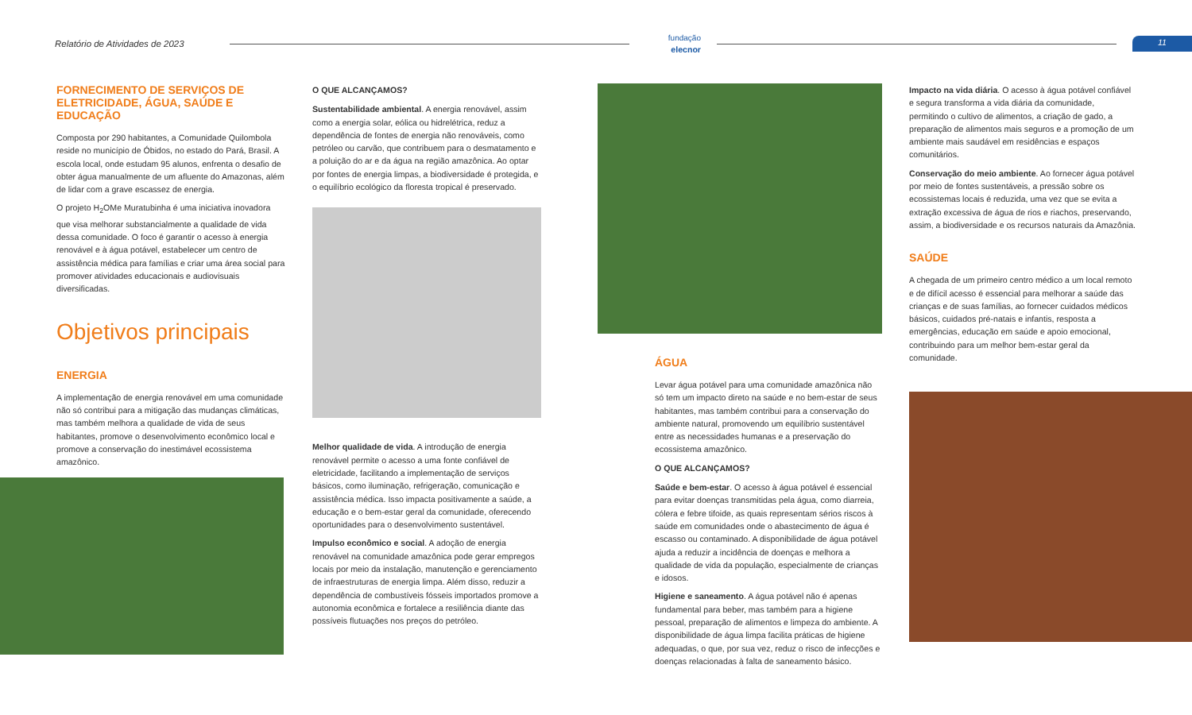Relatório de Atividades de 2023
fundação
elecnor
11
FORNECIMENTO DE SERVIÇOS DE ELETRICIDADE, ÁGUA, SAÚDE E EDUCAÇÃO
Composta por 290 habitantes, a Comunidade Quilombola reside no município de Óbidos, no estado do Pará, Brasil. A escola local, onde estudam 95 alunos, enfrenta o desafio de obter água manualmente de um afluente do Amazonas, além de lidar com a grave escassez de energia.
O projeto H<sub>2</sub>OMe Muratubinha é uma iniciativa inovadora que visa melhorar substancialmente a qualidade de vida dessa comunidade. O foco é garantir o acesso à energia renovável e à água potável, estabelecer um centro de assistência médica para famílias e criar uma área social para promover atividades educacionais e audiovisuais diversificadas.
Objetivos principais
ENERGIA
A implementação de energia renovável em uma comunidade não só contribui para a mitigação das mudanças climáticas, mas também melhora a qualidade de vida de seus habitantes, promove o desenvolvimento econômico local e promove a conservação do inestimável ecossistema amazônico.
O QUE ALCANÇAMOS?
Sustentabilidade ambiental. A energia renovável, assim como a energia solar, eólica ou hidrelétrica, reduz a dependência de fontes de energia não renováveis, como petróleo ou carvão, que contribuem para o desmatamento e a poluição do ar e da água na região amazônica. Ao optar por fontes de energia limpas, a biodiversidade é protegida, e o equilíbrio ecológico da floresta tropical é preservado.
Melhor qualidade de vida. A introdução de energia renovável permite o acesso a uma fonte confiável de eletricidade, facilitando a implementação de serviços básicos, como iluminação, refrigeração, comunicação e assistência médica. Isso impacta positivamente a saúde, a educação e o bem-estar geral da comunidade, oferecendo oportunidades para o desenvolvimento sustentável.
Impulso econômico e social. A adoção de energia renovável na comunidade amazônica pode gerar empregos locais por meio da instalação, manutenção e gerenciamento de infraestruturas de energia limpa. Além disso, reduzir a dependência de combustíveis fósseis importados promove a autonomia econômica e fortalece a resiliência diante das possíveis flutuações nos preços do petróleo.
ÁGUA
Levar água potável para uma comunidade amazônica não só tem um impacto direto na saúde e no bem-estar de seus habitantes, mas também contribui para a conservação do ambiente natural, promovendo um equilíbrio sustentável entre as necessidades humanas e a preservação do ecossistema amazônico.
O QUE ALCANÇAMOS?
Saúde e bem-estar. O acesso à água potável é essencial para evitar doenças transmitidas pela água, como diarreia, cólera e febre tifoide, as quais representam sérios riscos à saúde em comunidades onde o abastecimento de água é escasso ou contaminado. A disponibilidade de água potável ajuda a reduzir a incidência de doenças e melhora a qualidade de vida da população, especialmente de crianças e idosos.
Higiene e saneamento. A água potável não é apenas fundamental para beber, mas também para a higiene pessoal, preparação de alimentos e limpeza do ambiente. A disponibilidade de água limpa facilita práticas de higiene adequadas, o que, por sua vez, reduz o risco de infecções e doenças relacionadas à falta de saneamento básico.
Impacto na vida diária. O acesso à água potável confiável e segura transforma a vida diária da comunidade, permitindo o cultivo de alimentos, a criação de gado, a preparação de alimentos mais seguros e a promoção de um ambiente mais saudável em residências e espaços comunitários.
Conservação do meio ambiente. Ao fornecer água potável por meio de fontes sustentáveis, a pressão sobre os ecossistemas locais é reduzida, uma vez que se evita a extração excessiva de água de rios e riachos, preservando, assim, a biodiversidade e os recursos naturais da Amazônia.
SAÚDE
A chegada de um primeiro centro médico a um local remoto e de difícil acesso é essencial para melhorar a saúde das crianças e de suas famílias, ao fornecer cuidados médicos básicos, cuidados pré-natais e infantis, resposta a emergências, educação em saúde e apoio emocional, contribuindo para um melhor bem-estar geral da comunidade.